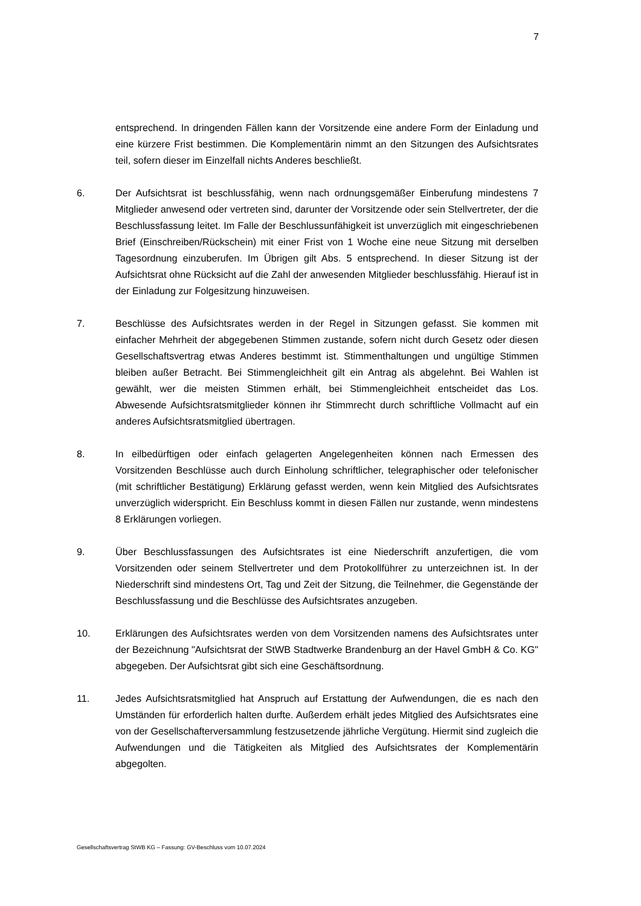7
entsprechend. In dringenden Fällen kann der Vorsitzende eine andere Form der Einladung und eine kürzere Frist bestimmen. Die Komplementärin nimmt an den Sitzungen des Aufsichtsrates teil, sofern dieser im Einzelfall nichts Anderes beschließt.
6. Der Aufsichtsrat ist beschlussfähig, wenn nach ordnungsgemäßer Einberufung mindestens 7 Mitglieder anwesend oder vertreten sind, darunter der Vorsitzende oder sein Stellvertreter, der die Beschlussfassung leitet. Im Falle der Beschlussunfähigkeit ist unverzüglich mit eingeschriebenen Brief (Einschreiben/Rückschein) mit einer Frist von 1 Woche eine neue Sitzung mit derselben Tagesordnung einzuberufen. Im Übrigen gilt Abs. 5 entsprechend. In dieser Sitzung ist der Aufsichtsrat ohne Rücksicht auf die Zahl der anwesenden Mitglieder beschlussfähig. Hierauf ist in der Einladung zur Folgesitzung hinzuweisen.
7. Beschlüsse des Aufsichtsrates werden in der Regel in Sitzungen gefasst. Sie kommen mit einfacher Mehrheit der abgegebenen Stimmen zustande, sofern nicht durch Gesetz oder diesen Gesellschaftsvertrag etwas Anderes bestimmt ist. Stimmenthaltungen und ungültige Stimmen bleiben außer Betracht. Bei Stimmengleichheit gilt ein Antrag als abgelehnt. Bei Wahlen ist gewählt, wer die meisten Stimmen erhält, bei Stimmengleichheit entscheidet das Los. Abwesende Aufsichtsratsmitglieder können ihr Stimmrecht durch schriftliche Vollmacht auf ein anderes Aufsichtsratsmitglied übertragen.
8. In eilbedürftigen oder einfach gelagerten Angelegenheiten können nach Ermessen des Vorsitzenden Beschlüsse auch durch Einholung schriftlicher, telegraphischer oder telefonischer (mit schriftlicher Bestätigung) Erklärung gefasst werden, wenn kein Mitglied des Aufsichtsrates unverzüglich widerspricht. Ein Beschluss kommt in diesen Fällen nur zustande, wenn mindestens 8 Erklärungen vorliegen.
9. Über Beschlussfassungen des Aufsichtsrates ist eine Niederschrift anzufertigen, die vom Vorsitzenden oder seinem Stellvertreter und dem Protokollführer zu unterzeichnen ist. In der Niederschrift sind mindestens Ort, Tag und Zeit der Sitzung, die Teilnehmer, die Gegenstände der Beschlussfassung und die Beschlüsse des Aufsichtsrates anzugeben.
10. Erklärungen des Aufsichtsrates werden von dem Vorsitzenden namens des Aufsichtsrates unter der Bezeichnung "Aufsichtsrat der StWB Stadtwerke Brandenburg an der Havel GmbH & Co. KG" abgegeben. Der Aufsichtsrat gibt sich eine Geschäftsordnung.
11. Jedes Aufsichtsratsmitglied hat Anspruch auf Erstattung der Aufwendungen, die es nach den Umständen für erforderlich halten durfte. Außerdem erhält jedes Mitglied des Aufsichtsrates eine von der Gesellschafterversammlung festzusetzende jährliche Vergütung. Hiermit sind zugleich die Aufwendungen und die Tätigkeiten als Mitglied des Aufsichtsrates der Komplementärin abgegolten.
Gesellschaftsvertrag StWB KG – Fassung: GV-Beschluss vom 10.07.2024